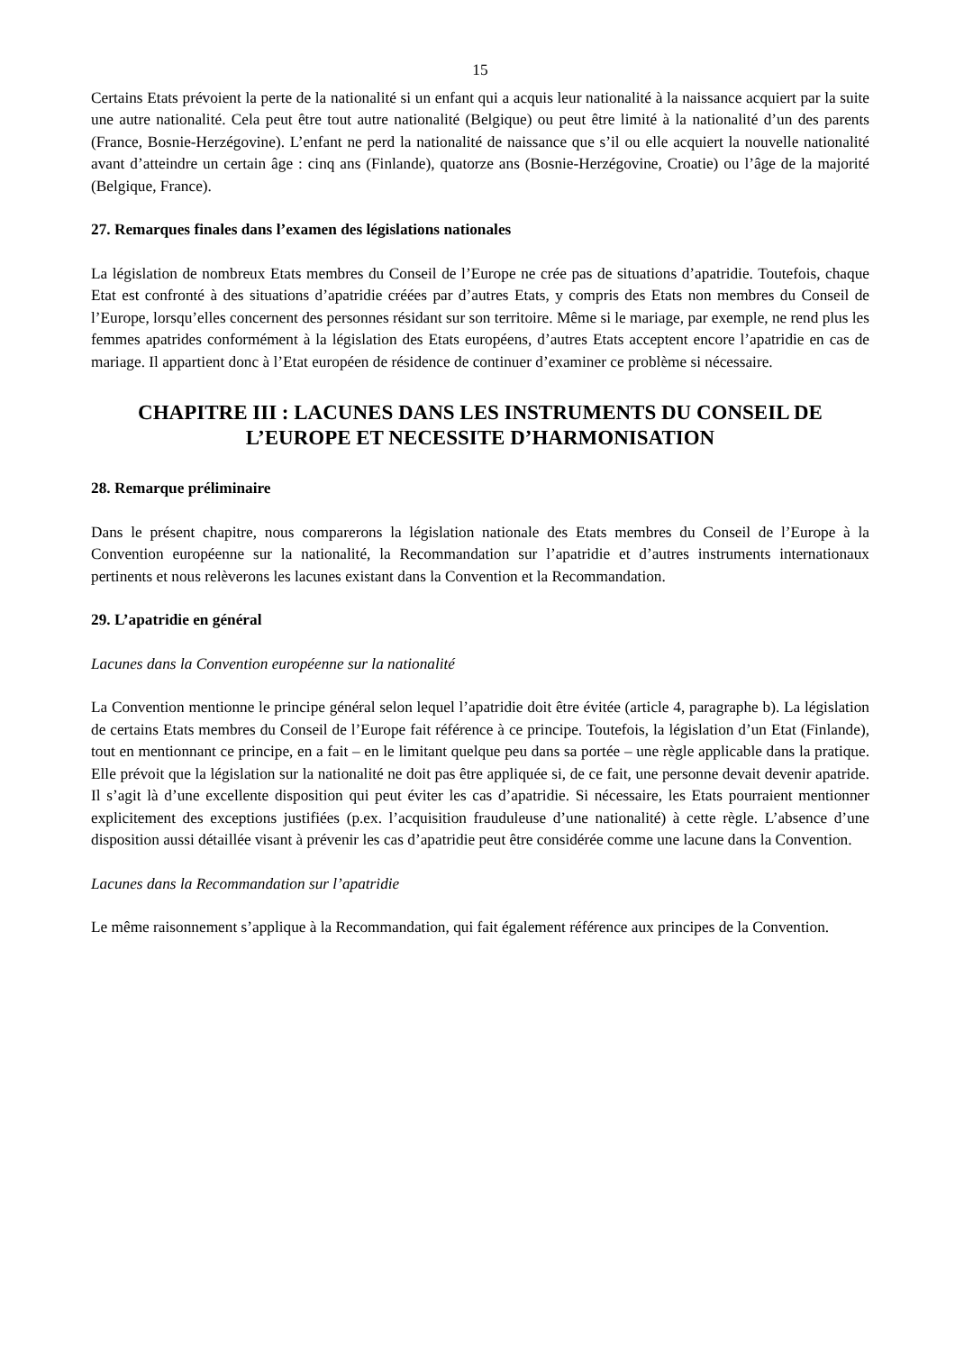15
Certains Etats prévoient la perte de la nationalité si un enfant qui a acquis leur nationalité à la naissance acquiert par la suite une autre nationalité. Cela peut être tout autre nationalité (Belgique) ou peut être limité à la nationalité d’un des parents (France, Bosnie-Herzégovine). L’enfant ne perd la nationalité de naissance que s’il ou elle acquiert la nouvelle nationalité avant d’atteindre un certain âge : cinq ans (Finlande), quatorze ans (Bosnie-Herzégovine, Croatie) ou l’âge de la majorité (Belgique, France).
27. Remarques finales dans l’examen des législations nationales
La législation de nombreux Etats membres du Conseil de l’Europe ne crée pas de situations d’apatridie. Toutefois, chaque Etat est confronté à des situations d’apatridie créées par d’autres Etats, y compris des Etats non membres du Conseil de l’Europe, lorsqu’elles concernent des personnes résidant sur son territoire. Même si le mariage, par exemple, ne rend plus les femmes apatrides conformément à la législation des Etats européens, d’autres Etats acceptent encore l’apatridie en cas de mariage. Il appartient donc à l’Etat européen de résidence de continuer d’examiner ce problème si nécessaire.
CHAPITRE III : LACUNES DANS LES INSTRUMENTS DU CONSEIL DE L’EUROPE ET NECESSITE D’HARMONISATION
28. Remarque préliminaire
Dans le présent chapitre, nous comparerons la législation nationale des Etats membres du Conseil de l’Europe à la Convention européenne sur la nationalité, la Recommandation sur l’apatridie et d’autres instruments internationaux pertinents et nous relèverons les lacunes existant dans la Convention et la Recommandation.
29. L’apatridie en général
Lacunes dans la Convention européenne sur la nationalité
La Convention mentionne le principe général selon lequel l’apatridie doit être évitée (article 4, paragraphe b). La législation de certains Etats membres du Conseil de l’Europe fait référence à ce principe. Toutefois, la législation d’un Etat (Finlande), tout en mentionnant ce principe, en a fait – en le limitant quelque peu dans sa portée – une règle applicable dans la pratique. Elle prévoit que la législation sur la nationalité ne doit pas être appliquée si, de ce fait, une personne devait devenir apatride. Il s’agit là d’une excellente disposition qui peut éviter les cas d’apatridie. Si nécessaire, les Etats pourraient mentionner explicitement des exceptions justifiées (p.ex. l’acquisition frauduleuse d’une nationalité) à cette règle. L’absence d’une disposition aussi détaillée visant à prévenir les cas d’apatridie peut être considérée comme une lacune dans la Convention.
Lacunes dans la Recommandation sur l’apatridie
Le même raisonnement s’applique à la Recommandation, qui fait également référence aux principes de la Convention.